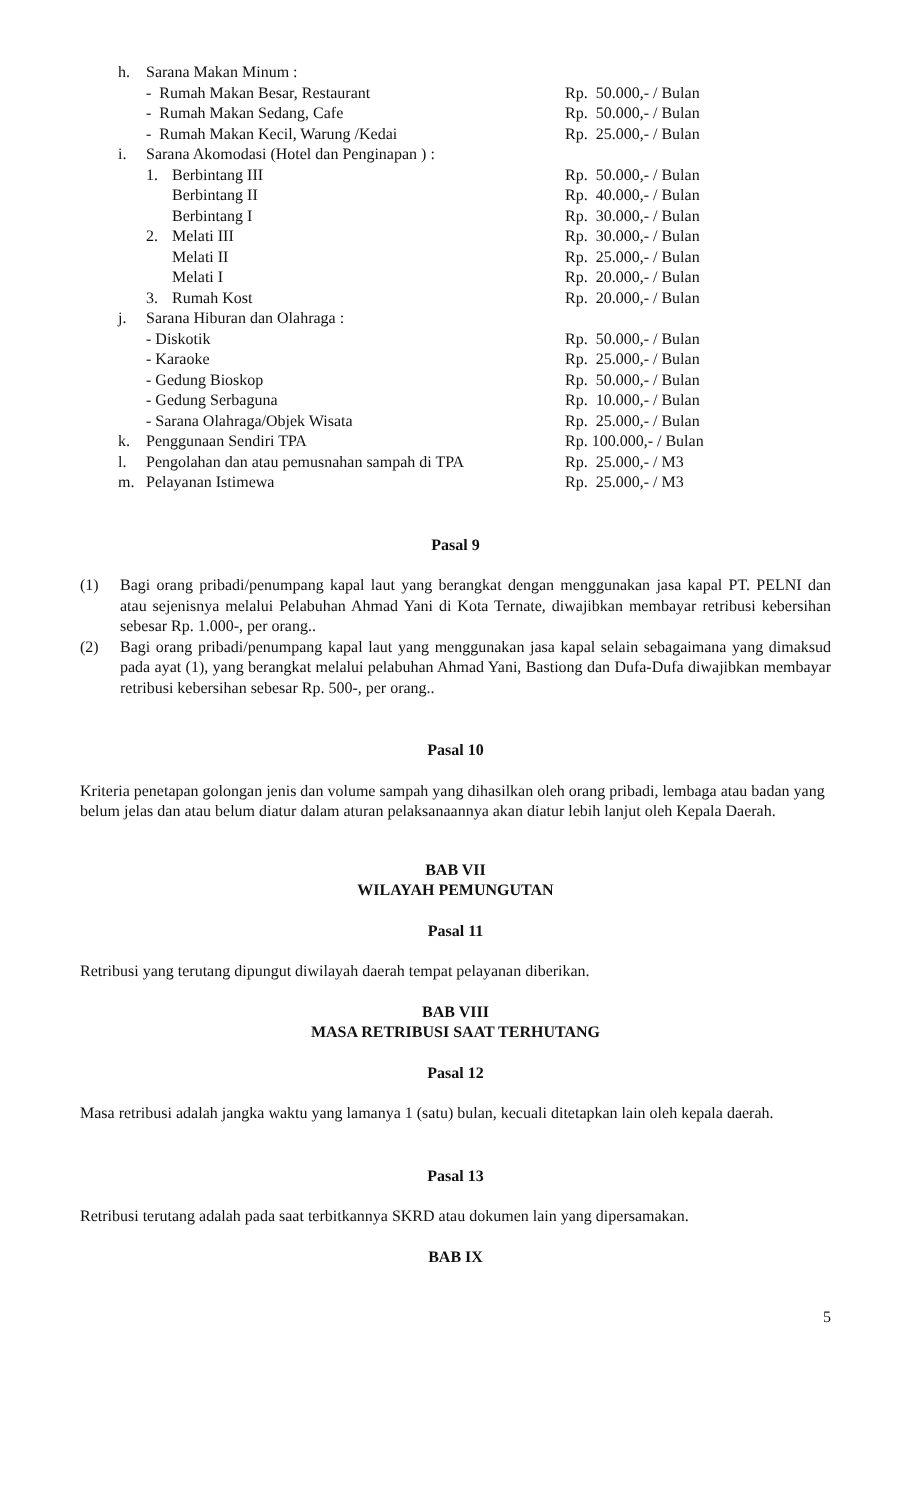| h. | Sarana Makan Minum : | | |
| | - Rumah Makan Besar, Restaurant | | Rp. 50.000,- / Bulan |
| | - Rumah Makan Sedang, Cafe | | Rp. 50.000,- / Bulan |
| | - Rumah Makan Kecil, Warung /Kedai | | Rp. 25.000,- / Bulan |
| i. | Sarana Akomodasi (Hotel dan Penginapan ) : | | |
| | 1. | Berbintang III | Rp. 50.000,- / Bulan |
| | | Berbintang II | Rp. 40.000,- / Bulan |
| | | Berbintang I | Rp. 30.000,- / Bulan |
| | 2. | Melati III | Rp. 30.000,- / Bulan |
| | | Melati II | Rp. 25.000,- / Bulan |
| | | Melati I | Rp. 20.000,- / Bulan |
| | 3. | Rumah Kost | Rp. 20.000,- / Bulan |
| j. | Sarana Hiburan dan Olahraga : | | |
| | - Diskotik | | Rp. 50.000,- / Bulan |
| | - Karaoke | | Rp. 25.000,- / Bulan |
| | - Gedung Bioskop | | Rp. 50.000,- / Bulan |
| | - Gedung Serbaguna | | Rp. 10.000,- / Bulan |
| | - Sarana Olahraga/Objek Wisata | | Rp. 25.000,- / Bulan |
| k. | Penggunaan Sendiri TPA | | Rp. 100.000,- / Bulan |
| l. | Pengolahan dan atau pemusnahan sampah di TPA | | Rp. 25.000,- / M3 |
| m. | Pelayanan Istimewa | | Rp. 25.000,- / M3 |
Pasal 9
(1) Bagi orang pribadi/penumpang kapal laut yang berangkat dengan menggunakan jasa kapal PT. PELNI dan atau sejenisnya melalui Pelabuhan Ahmad Yani di Kota Ternate, diwajibkan membayar retribusi kebersihan sebesar Rp. 1.000-, per orang..
(2) Bagi orang pribadi/penumpang kapal laut yang menggunakan jasa kapal selain sebagaimana yang dimaksud pada ayat (1), yang berangkat melalui pelabuhan Ahmad Yani, Bastiong dan Dufa-Dufa diwajibkan membayar retribusi kebersihan sebesar Rp. 500-, per orang..
Pasal 10
Kriteria penetapan golongan jenis dan volume sampah yang dihasilkan oleh orang pribadi, lembaga atau badan yang belum jelas dan atau belum diatur dalam aturan pelaksanaannya akan diatur lebih lanjut oleh Kepala Daerah.
BAB VII
WILAYAH PEMUNGUTAN
Pasal 11
Retribusi yang terutang dipungut diwilayah daerah tempat pelayanan diberikan.
BAB VIII
MASA RETRIBUSI SAAT TERHUTANG
Pasal 12
Masa retribusi adalah jangka waktu yang lamanya 1 (satu) bulan, kecuali ditetapkan lain oleh kepala daerah.
Pasal 13
Retribusi terutang adalah pada saat terbitkannya SKRD atau dokumen lain yang dipersamakan.
BAB IX
5